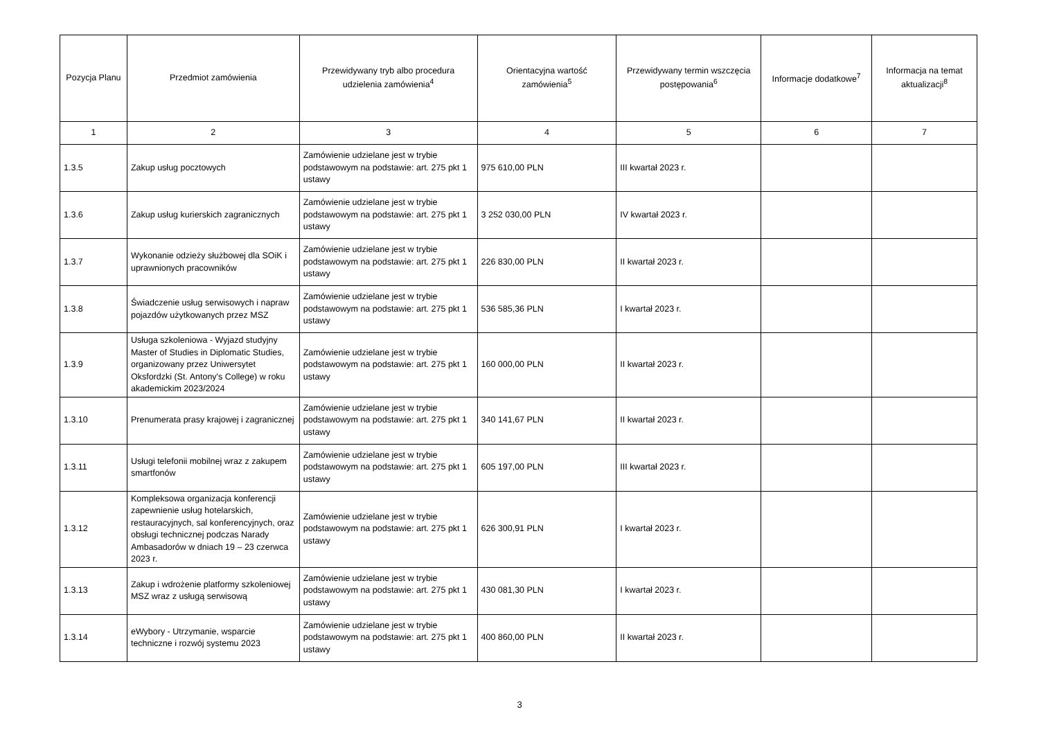| Pozycja Planu | Przedmiot zamówienia | Przewidywany tryb albo procedura udzielenia zamówienia<sup>4</sup> | Orientacyjna wartość zamówienia<sup>5</sup> | Przewidywany termin wszczęcia postępowania<sup>6</sup> | Informacje dodatkowe<sup>7</sup> | Informacja na temat aktualizacji<sup>8</sup> |
| --- | --- | --- | --- | --- | --- | --- |
| 1 | 2 | 3 | 4 | 5 | 6 | 7 |
| 1.3.5 | Zakup usług pocztowych | Zamówienie udzielane jest w trybie podstawowym na podstawie: art. 275 pkt 1 ustawy | 975 610,00 PLN | III kwartał 2023 r. | | |
| 1.3.6 | Zakup usług kurierskich zagranicznych | Zamówienie udzielane jest w trybie podstawowym na podstawie: art. 275 pkt 1 ustawy | 3 252 030,00 PLN | IV kwartał 2023 r. | | |
| 1.3.7 | Wykonanie odzieży służbowej dla SOiK i uprawnionych pracowników | Zamówienie udzielane jest w trybie podstawowym na podstawie: art. 275 pkt 1 ustawy | 226 830,00 PLN | II kwartał 2023 r. | | |
| 1.3.8 | Świadczenie usług serwisowych i napraw pojazdów użytkowanych przez MSZ | Zamówienie udzielane jest w trybie podstawowym na podstawie: art. 275 pkt 1 ustawy | 536 585,36 PLN | I kwartał 2023 r. | | |
| 1.3.9 | Usługa szkoleniowa - Wyjazd studyjny Master of Studies in Diplomatic Studies, organizowany przez Uniwersytet Oksfordzki (St. Antony's College) w roku akademickim 2023/2024 | Zamówienie udzielane jest w trybie podstawowym na podstawie: art. 275 pkt 1 ustawy | 160 000,00 PLN | II kwartał 2023 r. | | |
| 1.3.10 | Prenumerata prasy krajowej i zagranicznej | Zamówienie udzielane jest w trybie podstawowym na podstawie: art. 275 pkt 1 ustawy | 340 141,67 PLN | II kwartał 2023 r. | | |
| 1.3.11 | Usługi telefonii mobilnej wraz z zakupem smartfonów | Zamówienie udzielane jest w trybie podstawowym na podstawie: art. 275 pkt 1 ustawy | 605 197,00 PLN | III kwartał 2023 r. | | |
| 1.3.12 | Kompleksowa organizacja konferencji zapewnienie usług hotelarskich, restauracyjnych, sal konferencyjnych, oraz obsługi technicznej podczas Narady Ambasadorów w dniach 19 – 23 czerwca 2023 r. | Zamówienie udzielane jest w trybie podstawowym na podstawie: art. 275 pkt 1 ustawy | 626 300,91 PLN | I kwartał 2023 r. | | |
| 1.3.13 | Zakup i wdrożenie platformy szkoleniowej MSZ wraz z usługą serwisową | Zamówienie udzielane jest w trybie podstawowym na podstawie: art. 275 pkt 1 ustawy | 430 081,30 PLN | I kwartał 2023 r. | | |
| 1.3.14 | eWybory - Utrzymanie, wsparcie techniczne i rozwój systemu 2023 | Zamówienie udzielane jest w trybie podstawowym na podstawie: art. 275 pkt 1 ustawy | 400 860,00 PLN | II kwartał 2023 r. | | |
3